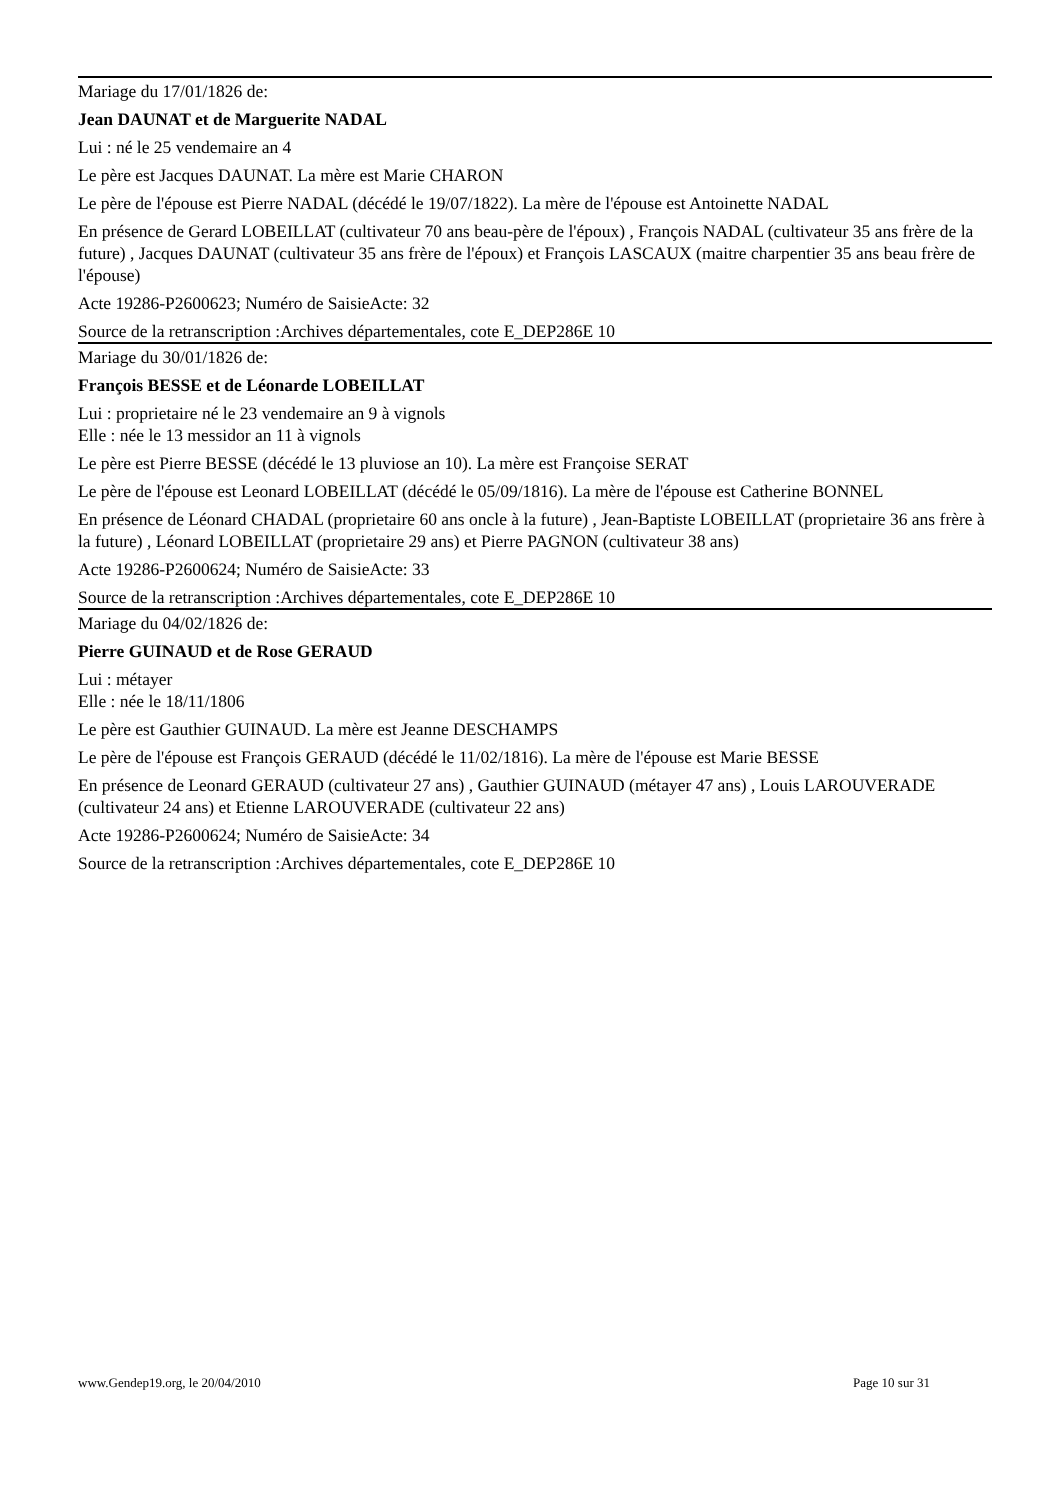Mariage du 17/01/1826 de:
Jean DAUNAT et de Marguerite NADAL
Lui : né le 25 vendemaire an 4
Le père est Jacques DAUNAT. La mère est Marie CHARON
Le père de l'épouse est Pierre NADAL (décédé le 19/07/1822). La mère de l'épouse est Antoinette NADAL
En présence de Gerard LOBEILLAT (cultivateur 70 ans beau-père de l'époux) , François NADAL (cultivateur 35 ans frère de la future) , Jacques DAUNAT (cultivateur 35 ans frère de l'époux) et François LASCAUX (maitre charpentier 35 ans beau frère de l'épouse)
Acte 19286-P2600623; Numéro de SaisieActe: 32
Source de la retranscription :Archives départementales, cote E_DEP286E 10
Mariage du 30/01/1826 de:
François BESSE et de Léonarde LOBEILLAT
Lui : proprietaire né le 23 vendemaire an 9 à vignols
Elle : née le 13 messidor an 11 à vignols
Le père est Pierre BESSE (décédé le 13 pluviose an 10). La mère est Françoise SERAT
Le père de l'épouse est Leonard LOBEILLAT (décédé le 05/09/1816). La mère de l'épouse est Catherine BONNEL
En présence de Léonard CHADAL (proprietaire 60 ans oncle à la future) , Jean-Baptiste LOBEILLAT (proprietaire 36 ans frère à la future) , Léonard LOBEILLAT (proprietaire 29 ans) et Pierre PAGNON (cultivateur 38 ans)
Acte 19286-P2600624; Numéro de SaisieActe: 33
Source de la retranscription :Archives départementales, cote E_DEP286E 10
Mariage du 04/02/1826 de:
Pierre GUINAUD et de Rose GERAUD
Lui : métayer
Elle : née le 18/11/1806
Le père est Gauthier GUINAUD. La mère est Jeanne DESCHAMPS
Le père de l'épouse est François GERAUD (décédé le 11/02/1816). La mère de l'épouse est Marie BESSE
En présence de Leonard GERAUD (cultivateur 27 ans) , Gauthier GUINAUD (métayer 47 ans) , Louis LAROUVERADE (cultivateur 24 ans) et Etienne LAROUVERADE (cultivateur 22 ans)
Acte 19286-P2600624; Numéro de SaisieActe: 34
Source de la retranscription :Archives départementales, cote E_DEP286E 10
www.Gendep19.org, le 20/04/2010 Page 10 sur 31